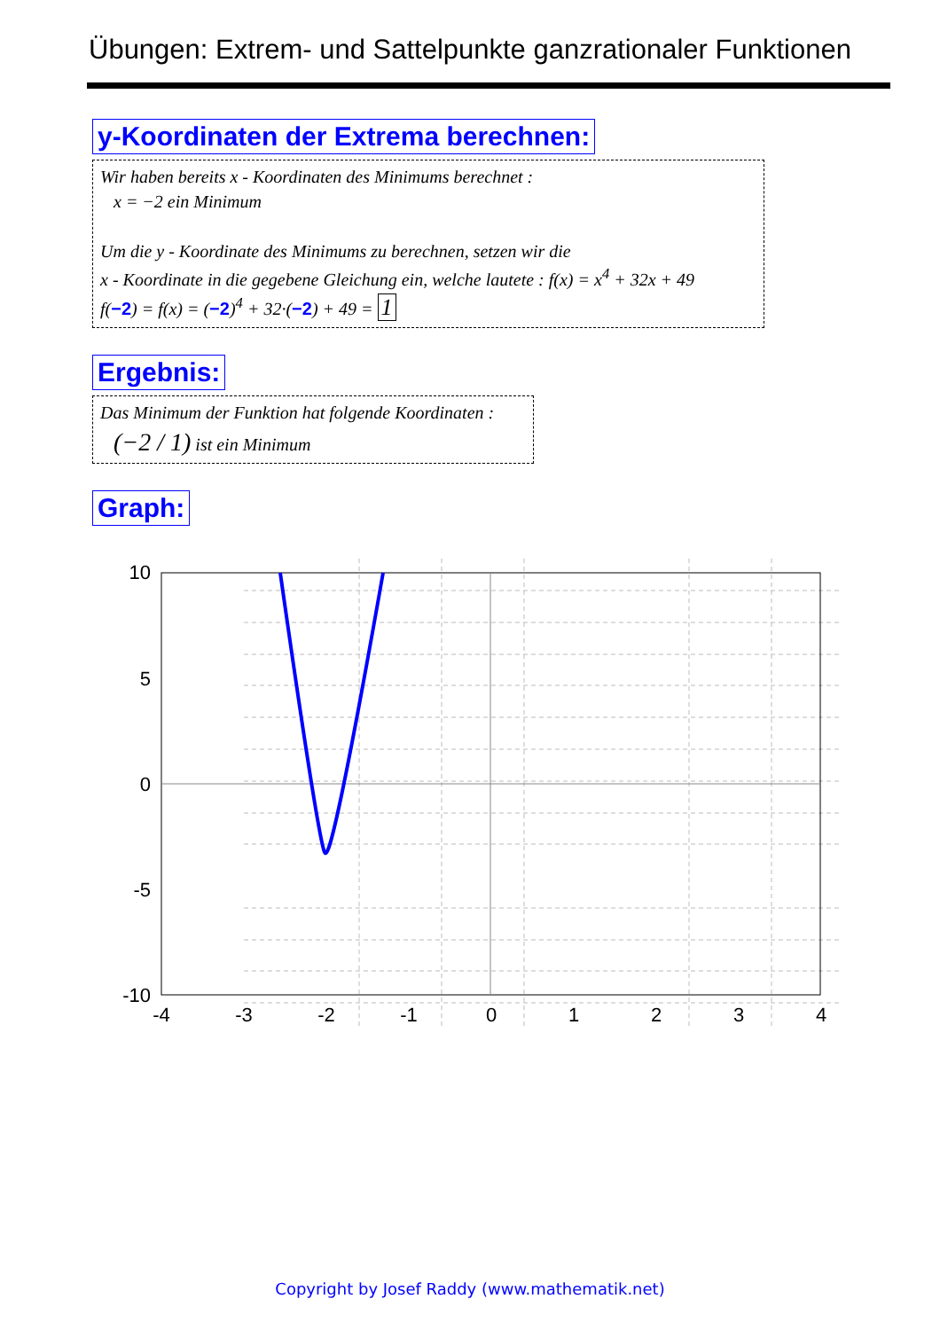Übungen: Extrem- und Sattelpunkte ganzrationaler Funktionen
y-Koordinaten der Extrema berechnen:
Wir haben bereits x - Koordinaten des Minimums berechnet :
x = −2 ein Minimum
Um die y - Koordinate des Minimums zu berechnen, setzen wir die
x - Koordinate in die gegebene Gleichung ein, welche lautete : f(x) = x<sup>4</sup> + 32x + 49
f(−2) = f(x) = (−2)<sup>4</sup> + 32·(−2) + 49 = 1
Ergebnis:
Das Minimum der Funktion hat folgende Koordinaten :
(−2 / 1) ist ein Minimum
Graph:
10
5
0
-5
-10
-4
-3
-2
-1
0
1
2
3
4
Copyright by Josef Raddy (www.mathematik.net)